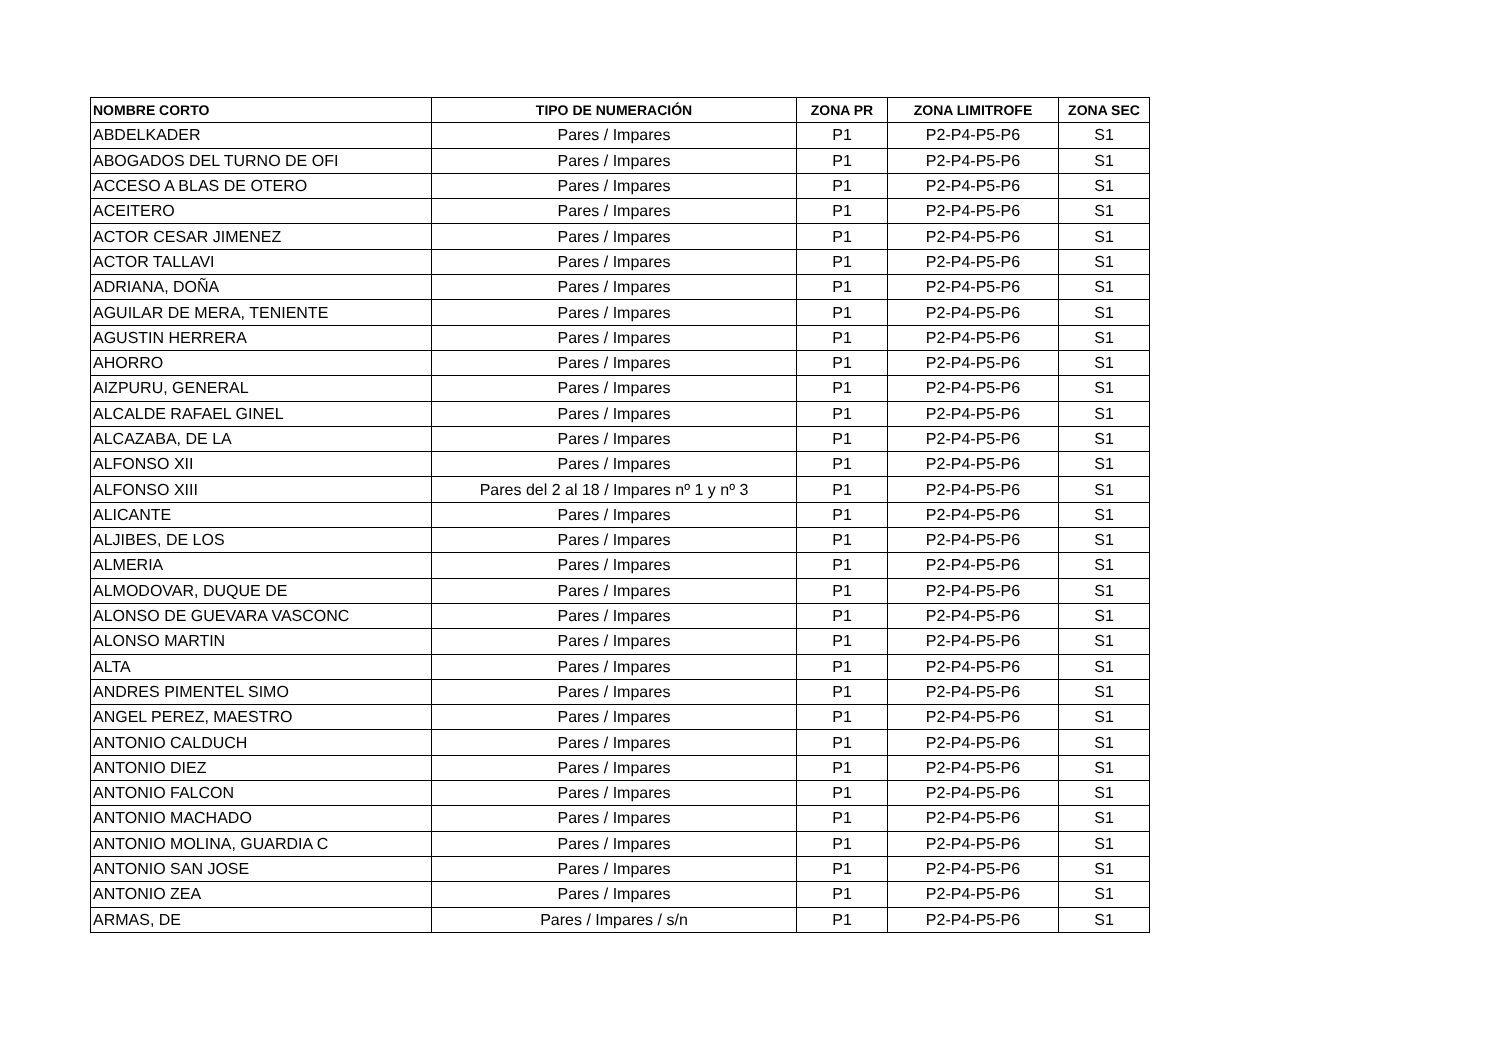| NOMBRE CORTO | TIPO DE NUMERACIÓN | ZONA PR | ZONA LIMITROFE | ZONA SEC |
| --- | --- | --- | --- | --- |
| ABDELKADER | Pares / Impares | P1 | P2-P4-P5-P6 | S1 |
| ABOGADOS DEL TURNO DE OFI | Pares / Impares | P1 | P2-P4-P5-P6 | S1 |
| ACCESO A BLAS DE OTERO | Pares / Impares | P1 | P2-P4-P5-P6 | S1 |
| ACEITERO | Pares / Impares | P1 | P2-P4-P5-P6 | S1 |
| ACTOR CESAR JIMENEZ | Pares / Impares | P1 | P2-P4-P5-P6 | S1 |
| ACTOR TALLAVI | Pares / Impares | P1 | P2-P4-P5-P6 | S1 |
| ADRIANA, DOÑA | Pares / Impares | P1 | P2-P4-P5-P6 | S1 |
| AGUILAR DE MERA, TENIENTE | Pares / Impares | P1 | P2-P4-P5-P6 | S1 |
| AGUSTIN HERRERA | Pares / Impares | P1 | P2-P4-P5-P6 | S1 |
| AHORRO | Pares / Impares | P1 | P2-P4-P5-P6 | S1 |
| AIZPURU, GENERAL | Pares / Impares | P1 | P2-P4-P5-P6 | S1 |
| ALCALDE RAFAEL GINEL | Pares / Impares | P1 | P2-P4-P5-P6 | S1 |
| ALCAZABA, DE LA | Pares / Impares | P1 | P2-P4-P5-P6 | S1 |
| ALFONSO XII | Pares / Impares | P1 | P2-P4-P5-P6 | S1 |
| ALFONSO XIII | Pares del 2 al 18 / Impares nº 1 y nº 3 | P1 | P2-P4-P5-P6 | S1 |
| ALICANTE | Pares / Impares | P1 | P2-P4-P5-P6 | S1 |
| ALJIBES, DE LOS | Pares / Impares | P1 | P2-P4-P5-P6 | S1 |
| ALMERIA | Pares / Impares | P1 | P2-P4-P5-P6 | S1 |
| ALMODOVAR, DUQUE DE | Pares / Impares | P1 | P2-P4-P5-P6 | S1 |
| ALONSO DE GUEVARA VASCONC | Pares / Impares | P1 | P2-P4-P5-P6 | S1 |
| ALONSO MARTIN | Pares / Impares | P1 | P2-P4-P5-P6 | S1 |
| ALTA | Pares / Impares | P1 | P2-P4-P5-P6 | S1 |
| ANDRES PIMENTEL SIMO | Pares / Impares | P1 | P2-P4-P5-P6 | S1 |
| ANGEL PEREZ, MAESTRO | Pares / Impares | P1 | P2-P4-P5-P6 | S1 |
| ANTONIO CALDUCH | Pares / Impares | P1 | P2-P4-P5-P6 | S1 |
| ANTONIO DIEZ | Pares / Impares | P1 | P2-P4-P5-P6 | S1 |
| ANTONIO FALCON | Pares / Impares | P1 | P2-P4-P5-P6 | S1 |
| ANTONIO MACHADO | Pares / Impares | P1 | P2-P4-P5-P6 | S1 |
| ANTONIO MOLINA, GUARDIA C | Pares / Impares | P1 | P2-P4-P5-P6 | S1 |
| ANTONIO SAN JOSE | Pares / Impares | P1 | P2-P4-P5-P6 | S1 |
| ANTONIO ZEA | Pares / Impares | P1 | P2-P4-P5-P6 | S1 |
| ARMAS, DE | Pares / Impares / s/n | P1 | P2-P4-P5-P6 | S1 |